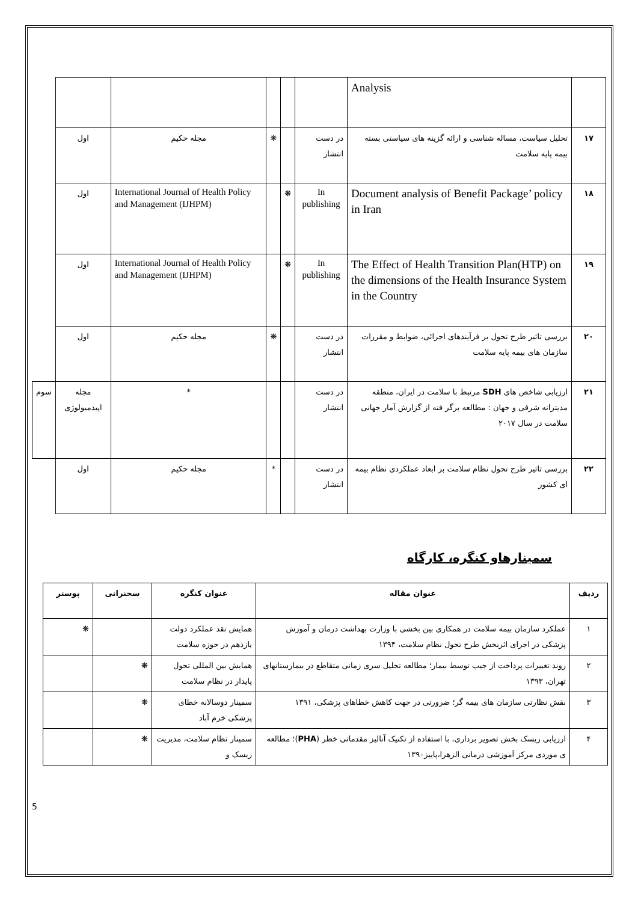| | Analysis | | | | | | |
| ۱۷ | تحلیل سیاست، مساله شناسی و ارائه گزینه های سیاستی بسته بیمه پایه سلامت | در دست انتشار | | ❋ | مجله حکیم | اول | |
| ۱۸ | Document analysis of Benefit Package’ policy in Iran | In publishing | ❋ | | International Journal of Health Policy and Management (IJHPM) | اول | |
| ۱۹ | The Effect of Health Transition Plan(HTP) on the dimensions of the Health Insurance System in the Country | In publishing | ❋ | | International Journal of Health Policy and Management (IJHPM) | اول | |
| ۲۰ | بررسی تاثیر طرح تحول بر فرآیندهای اجرائی، ضوابط و مقررات سازمان های بیمه پایه سلامت | در دست انتشار | | ❋ | مجله حکیم | اول | |
| ۲۱ | ارزیابی شاخص های SDH مرتبط با سلامت در ایران، منطقه مدیترانه شرقی و جهان : مطالعه برگر فته از گزارش آمار جهانی سلامت در سال ۲۰۱۷ | در دست انتشار | | | * | مجله اپیدمیولوژی | سوم |
| ۲۲ | بررسی تاثیر طرح تحول نظام سلامت بر ابعاد عملکردی نظام بیمه ای کشور | در دست انتشار | | * | مجله حکیم | اول | |
سمینارهاو کنگره، کارگاه
| ردیف | عنوان مقاله | عنوان کنگره | سخنرانی | پوستر |
| --- | --- | --- | --- | --- |
| ۱ | عملکرد سازمان بیمه سلامت در همکاری بین بخشی با وزارت بهداشت درمان و آموزش پزشکی در اجرای اثربخش طرح تحول نظام سلامت، ۱۳۹۴ | همایش نقد عملکرد دولت یازدهم در حوزه سلامت | | ❋ |
| ۲ | روند تغییرات پرداخت از جیب توسط بیمار؛ مطالعه تحلیل سری زمانی متقاطع در بیمارستانهای تهران، ۱۳۹۳ | همایش بین المللی تحول پایدار در نظام سلامت | ❋ | |
| ۳ | نقش نظارتی سازمان های بیمه گر؛ ضرورتی در جهت کاهش خطاهای پزشکی، ۱۳۹۱ | سمینار دوسالانه خطای پزشکی خرم آباد | ❋ | |
| ۴ | ارزیابی ریسک بخش تصویر برداری، با استفاده از تکنیک آنالیز مقدماتی خطر ( PHA )؛ مطالعه ی موردی مرکز آموزشی درمانی الزهرا،پاییز۱۳۹۰ | سمینار نظام سلامت، مدیریت ریسک و | ❋ | |
5